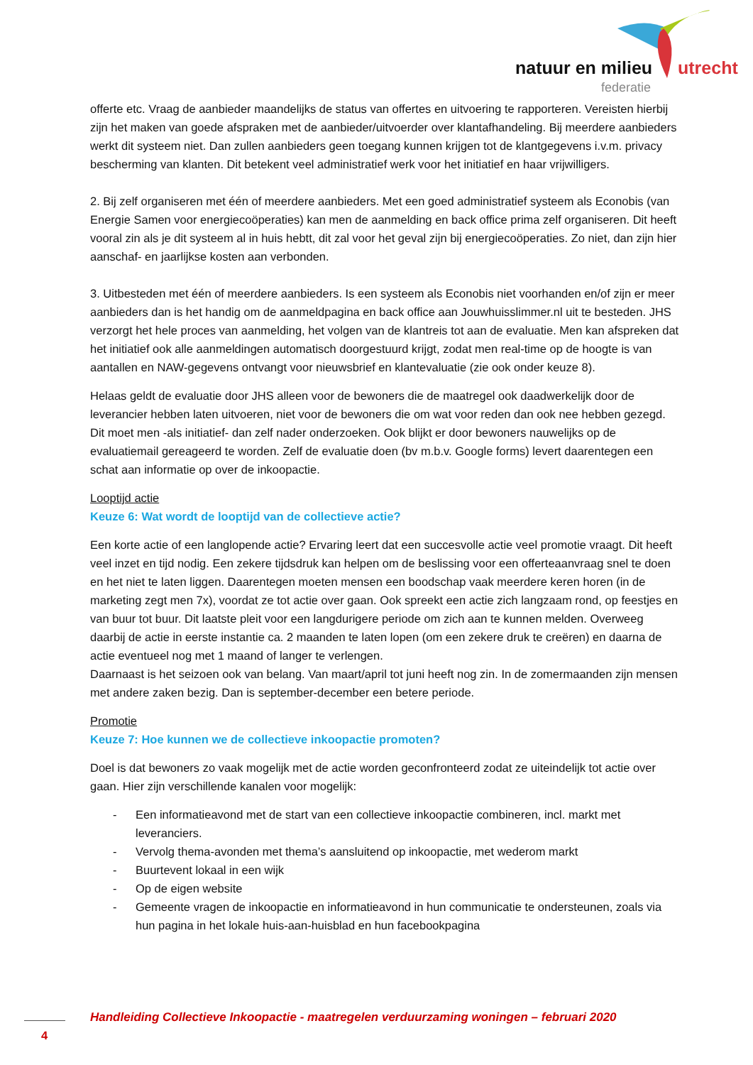natuur en milieu utrecht
federatie
offerte etc. Vraag de aanbieder maandelijks de status van offertes en uitvoering te rapporteren. Vereisten hierbij zijn het maken van goede afspraken met de aanbieder/uitvoerder over klantafhandeling. Bij meerdere aanbieders werkt dit systeem niet. Dan zullen aanbieders geen toegang kunnen krijgen tot de klantgegevens i.v.m. privacy bescherming van klanten. Dit betekent veel administratief werk voor het initiatief en haar vrijwilligers.
2. Bij zelf organiseren met één of meerdere aanbieders. Met een goed administratief systeem als Econobis (van Energie Samen voor energiecoöperaties) kan men de aanmelding en back office prima zelf organiseren. Dit heeft vooral zin als je dit systeem al in huis hebtt, dit zal voor het geval zijn bij energiecoöperaties. Zo niet, dan zijn hier aanschaf- en jaarlijkse kosten aan verbonden.
3. Uitbesteden met één of meerdere aanbieders. Is een systeem als Econobis niet voorhanden en/of zijn er meer aanbieders dan is het handig om de aanmeldpagina en back office aan Jouwhuisslimmer.nl uit te besteden. JHS verzorgt het hele proces van aanmelding, het volgen van de klantreis tot aan de evaluatie. Men kan afspreken dat het initiatief ook alle aanmeldingen automatisch doorgestuurd krijgt, zodat men real-time op de hoogte is van aantallen en NAW-gegevens ontvangt voor nieuwsbrief en klantevaluatie (zie ook onder keuze 8).
Helaas geldt de evaluatie door JHS alleen voor de bewoners die de maatregel ook daadwerkelijk door de leverancier hebben laten uitvoeren, niet voor de bewoners die om wat voor reden dan ook nee hebben gezegd. Dit moet men -als initiatief- dan zelf nader onderzoeken. Ook blijkt er door bewoners nauwelijks op de evaluatiemail gereageerd te worden. Zelf de evaluatie doen (bv m.b.v. Google forms) levert daarentegen een schat aan informatie op over de inkoopactie.
Looptijd actie
Keuze 6: Wat wordt de looptijd van de collectieve actie?
Een korte actie of een langlopende actie? Ervaring leert dat een succesvolle actie veel promotie vraagt. Dit heeft veel inzet en tijd nodig. Een zekere tijdsdruk kan helpen om de beslissing voor een offerteaanvraag snel te doen en het niet te laten liggen. Daarentegen moeten mensen een boodschap vaak meerdere keren horen (in de marketing zegt men 7x), voordat ze tot actie over gaan. Ook spreekt een actie zich langzaam rond, op feestjes en van buur tot buur. Dit laatste pleit voor een langdurigere periode om zich aan te kunnen melden. Overweeg daarbij de actie in eerste instantie ca. 2 maanden te laten lopen (om een zekere druk te creëren) en daarna de actie eventueel nog met 1 maand of langer te verlengen.
Daarnaast is het seizoen ook van belang. Van maart/april tot juni heeft nog zin. In de zomermaanden zijn mensen met andere zaken bezig. Dan is september-december een betere periode.
Promotie
Keuze 7: Hoe kunnen we de collectieve inkoopactie promoten?
Doel is dat bewoners zo vaak mogelijk met de actie worden geconfronteerd zodat ze uiteindelijk tot actie over gaan. Hier zijn verschillende kanalen voor mogelijk:
- Een informatieavond met de start van een collectieve inkoopactie combineren, incl. markt met leveranciers.
- Vervolg thema-avonden met thema’s aansluitend op inkoopactie, met wederom markt
- Buurtevent lokaal in een wijk
- Op de eigen website
- Gemeente vragen de inkoopactie en informatieavond in hun communicatie te ondersteunen, zoals via hun pagina in het lokale huis-aan-huisblad en hun facebookpagina
Handleiding Collectieve Inkoopactie - maatregelen verduurzaming woningen – februari 2020
4